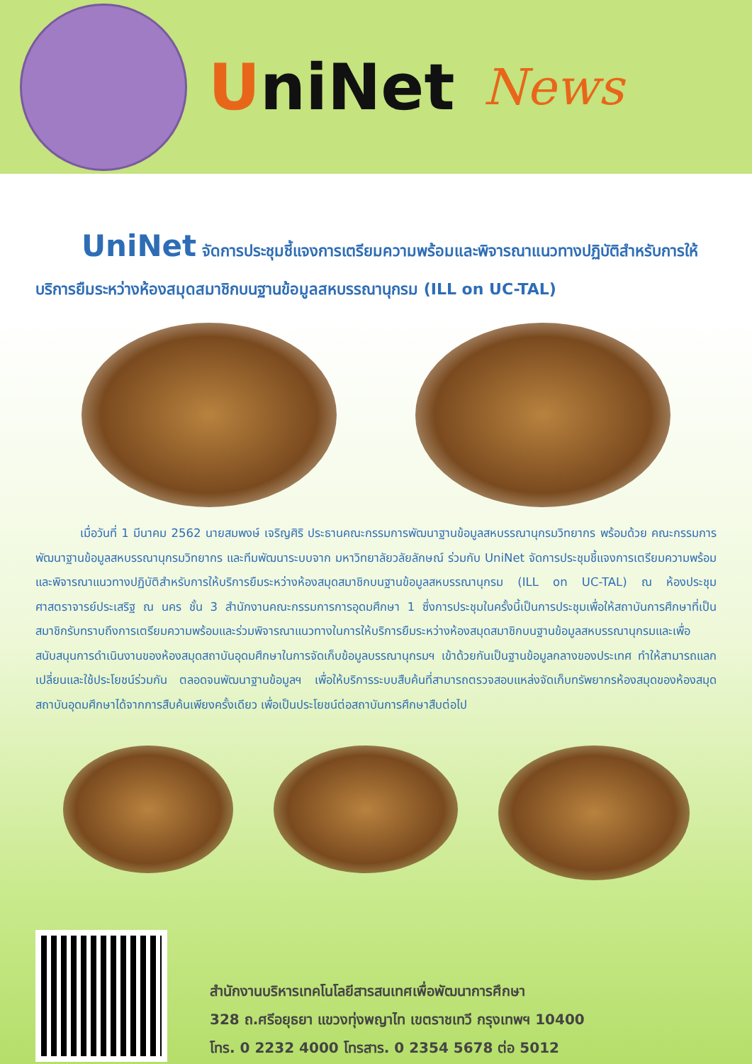UniNet
News
UniNet จัดการประชุมชี้แจงการเตรียมความพร้อมและพิจารณาแนวทางปฏิบัติสำหรับการให้บริการยืมระหว่างห้องสมุดสมาชิกบนฐานข้อมูลสหบรรณานุกรม (ILL on UC-TAL)
เมื่อวันที่ 1 มีนาคม 2562 นายสมพงษ์ เจริญศิริ ประธานคณะกรรมการพัฒนาฐานข้อมูลสหบรรณานุกรมวิทยากร พร้อมด้วย คณะกรรมการพัฒนาฐานข้อมูลสหบรรณานุกรมวิทยากร และทีมพัฒนาระบบจาก มหาวิทยาลัยวลัยลักษณ์ ร่วมกับ UniNet จัดการประชุมชี้แจงการเตรียมความพร้อมและพิจารณาแนวทางปฏิบัติสำหรับการให้บริการยืมระหว่างห้องสมุดสมาชิกบนฐานข้อมูลสหบรรณานุกรม (ILL on UC-TAL) ณ ห้องประชุมศาสตราจารย์ประเสริฐ ณ นคร ชั้น 3 สำนักงานคณะกรรมการการอุดมศึกษา 1 ซึ่งการประชุมในครั้งนี้เป็นการประชุมเพื่อให้สถาบันการศึกษาที่เป็นสมาชิกรับทราบถึงการเตรียมความพร้อมและร่วมพิจารณาแนวทางในการให้บริการยืมระหว่างห้องสมุดสมาชิกบนฐานข้อมูลสหบรรณานุกรมและเพื่อสนับสนุนการดำเนินงานของห้องสมุดสถาบันอุดมศึกษาในการจัดเก็บข้อมูลบรรณานุกรมฯ เข้าด้วยกันเป็นฐานข้อมูลกลางของประเทศ ทำให้สามารถแลกเปลี่ยนและใช้ประโยชน์ร่วมกัน ตลอดจนพัฒนาฐานข้อมูลฯ เพื่อให้บริการระบบสืบค้นที่สามารถตรวจสอบแหล่งจัดเก็บทรัพยากรห้องสมุดของห้องสมุดสถาบันอุดมศึกษาได้จากการสืบค้นเพียงครั้งเดียว เพื่อเป็นประโยชน์ต่อสถาบันการศึกษาสืบต่อไป
สำนักงานบริหารเทคโนโลยีสารสนเทศเพื่อพัฒนาการศึกษา
328 ถ.ศรีอยุธยา แขวงทุ่งพญาไท เขตราชเทวี กรุงเทพฯ 10400
โทร. 0 2232 4000 โทรสาร. 0 2354 5678 ต่อ 5012